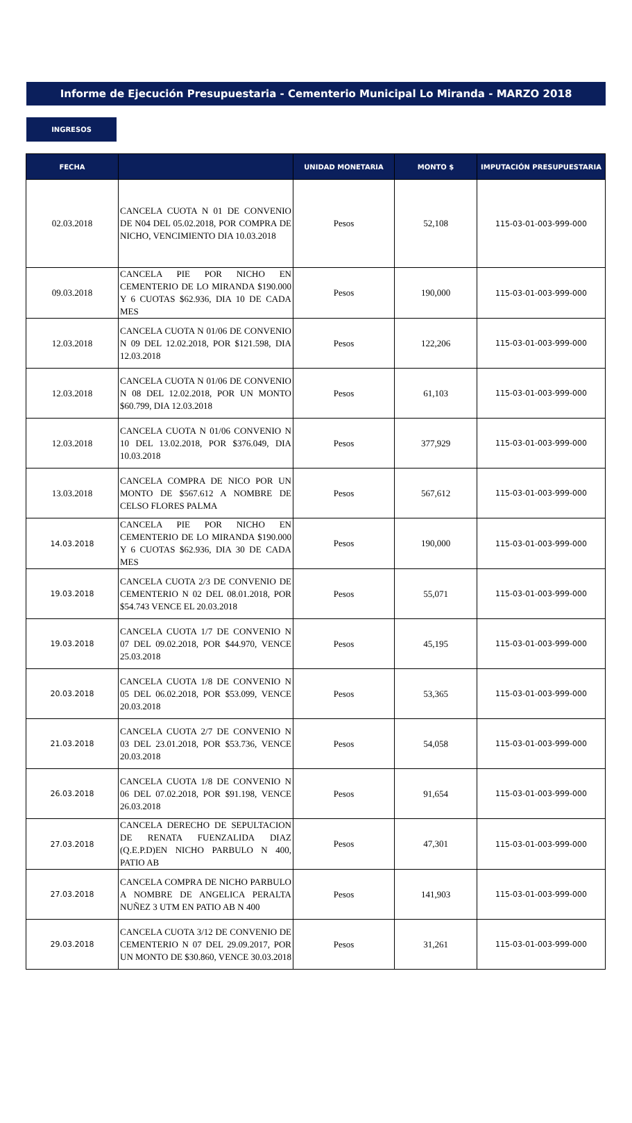Informe de Ejecución Presupuestaria - Cementerio Municipal Lo Miranda - MARZO 2018
INGRESOS
| FECHA | | UNIDAD MONETARIA | MONTO $ | IMPUTACIÓN PRESUPUESTARIA |
| --- | --- | --- | --- | --- |
| 02.03.2018 | CANCELA CUOTA N 01 DE CONVENIO DE N04 DEL 05.02.2018, POR COMPRA DE NICHO, VENCIMIENTO DIA 10.03.2018 | Pesos | 52,108 | 115-03-01-003-999-000 |
| 09.03.2018 | CANCELA PIE POR NICHO EN CEMENTERIO DE LO MIRANDA $190.000 Y 6 CUOTAS $62.936, DIA 10 DE CADA MES | Pesos | 190,000 | 115-03-01-003-999-000 |
| 12.03.2018 | CANCELA CUOTA N 01/06 DE CONVENIO N 09 DEL 12.02.2018, POR $121.598, DIA 12.03.2018 | Pesos | 122,206 | 115-03-01-003-999-000 |
| 12.03.2018 | CANCELA CUOTA N 01/06 DE CONVENIO N 08 DEL 12.02.2018, POR UN MONTO $60.799, DIA 12.03.2018 | Pesos | 61,103 | 115-03-01-003-999-000 |
| 12.03.2018 | CANCELA CUOTA N 01/06 CONVENIO N 10 DEL 13.02.2018, POR $376.049, DIA 10.03.2018 | Pesos | 377,929 | 115-03-01-003-999-000 |
| 13.03.2018 | CANCELA COMPRA DE NICO POR UN MONTO DE $567.612 A NOMBRE DE CELSO FLORES PALMA | Pesos | 567,612 | 115-03-01-003-999-000 |
| 14.03.2018 | CANCELA PIE POR NICHO EN CEMENTERIO DE LO MIRANDA $190.000 Y 6 CUOTAS $62.936, DIA 30 DE CADA MES | Pesos | 190,000 | 115-03-01-003-999-000 |
| 19.03.2018 | CANCELA CUOTA 2/3 DE CONVENIO DE CEMENTERIO N 02 DEL 08.01.2018, POR $54.743 VENCE EL 20.03.2018 | Pesos | 55,071 | 115-03-01-003-999-000 |
| 19.03.2018 | CANCELA CUOTA 1/7 DE CONVENIO N 07 DEL 09.02.2018, POR $44.970, VENCE 25.03.2018 | Pesos | 45,195 | 115-03-01-003-999-000 |
| 20.03.2018 | CANCELA CUOTA 1/8 DE CONVENIO N 05 DEL 06.02.2018, POR $53.099, VENCE 20.03.2018 | Pesos | 53,365 | 115-03-01-003-999-000 |
| 21.03.2018 | CANCELA CUOTA 2/7 DE CONVENIO N 03 DEL 23.01.2018, POR $53.736, VENCE 20.03.2018 | Pesos | 54,058 | 115-03-01-003-999-000 |
| 26.03.2018 | CANCELA CUOTA 1/8 DE CONVENIO N 06 DEL 07.02.2018, POR $91.198, VENCE 26.03.2018 | Pesos | 91,654 | 115-03-01-003-999-000 |
| 27.03.2018 | CANCELA DERECHO DE SEPULTACION DE RENATA FUENZALIDA DIAZ (Q.E.P.D)EN NICHO PARBULO N 400, PATIO AB | Pesos | 47,301 | 115-03-01-003-999-000 |
| 27.03.2018 | CANCELA COMPRA DE NICHO PARBULO A NOMBRE DE ANGELICA PERALTA NUÑEZ 3 UTM EN PATIO AB N 400 | Pesos | 141,903 | 115-03-01-003-999-000 |
| 29.03.2018 | CANCELA CUOTA 3/12 DE CONVENIO DE CEMENTERIO N 07 DEL 29.09.2017, POR UN MONTO DE $30.860, VENCE 30.03.2018 | Pesos | 31,261 | 115-03-01-003-999-000 |